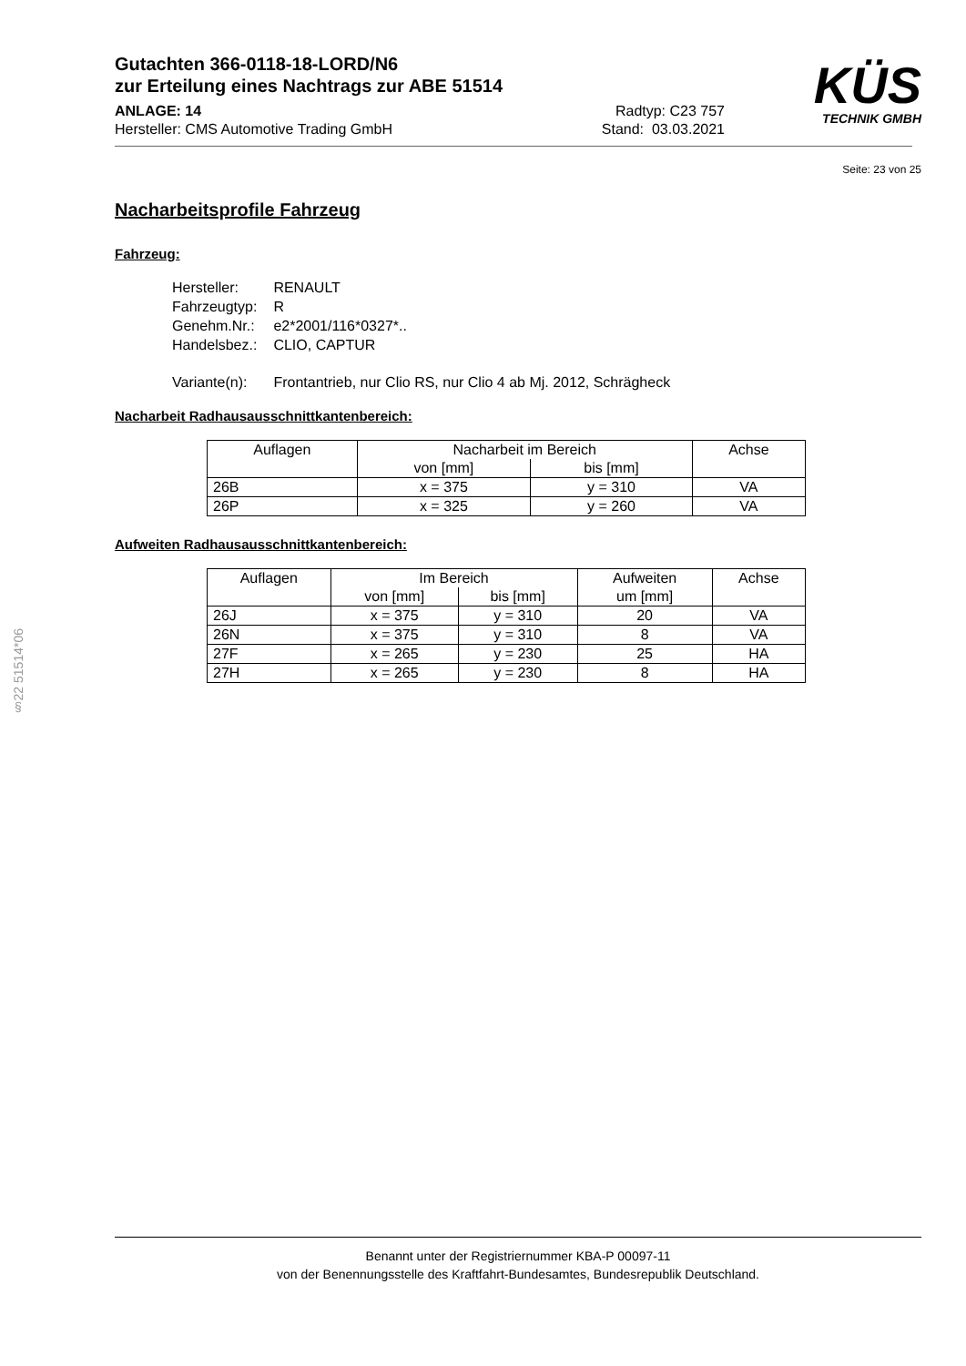KÜS
TECHNIK GMBH
Gutachten 366-0118-18-LORD/N6
zur Erteilung eines Nachtrags zur ABE 51514
ANLAGE: 14 Radtyp: C23 757
Hersteller: CMS Automotive Trading GmbH Stand: 03.03.2021
Seite: 23 von 25
Nacharbeitsprofile Fahrzeug
Fahrzeug:
| Hersteller: | RENAULT |
| Fahrzeugtyp: | R |
| Genehm.Nr.: | e2*2001/116*0327*.. |
| Handelsbez.: | CLIO, CAPTUR |
| Variante(n): | Frontantrieb, nur Clio RS, nur Clio 4 ab Mj. 2012, Schrägheck |
Nacharbeit Radhausausschnittkantenbereich:
| Auflagen | Nacharbeit im Bereich | | Achse |
| | von [mm] | bis [mm] | |
| 26B | x = 375 | y = 310 | VA |
| 26P | x = 325 | y = 260 | VA |
Aufweiten Radhausausschnittkantenbereich:
| Auflagen | Im Bereich | | Aufweiten | Achse |
| | von [mm] | bis [mm] | um [mm] | |
| 26J | x = 375 | y = 310 | 20 | VA |
| 26N | x = 375 | y = 310 | 8 | VA |
| 27F | x = 265 | y = 230 | 25 | HA |
| 27H | x = 265 | y = 230 | 8 | HA |
§22 51514*06
Benannt unter der Registriernummer KBA-P 00097-11
von der Benennungsstelle des Kraftfahrt-Bundesamtes, Bundesrepublik Deutschland.